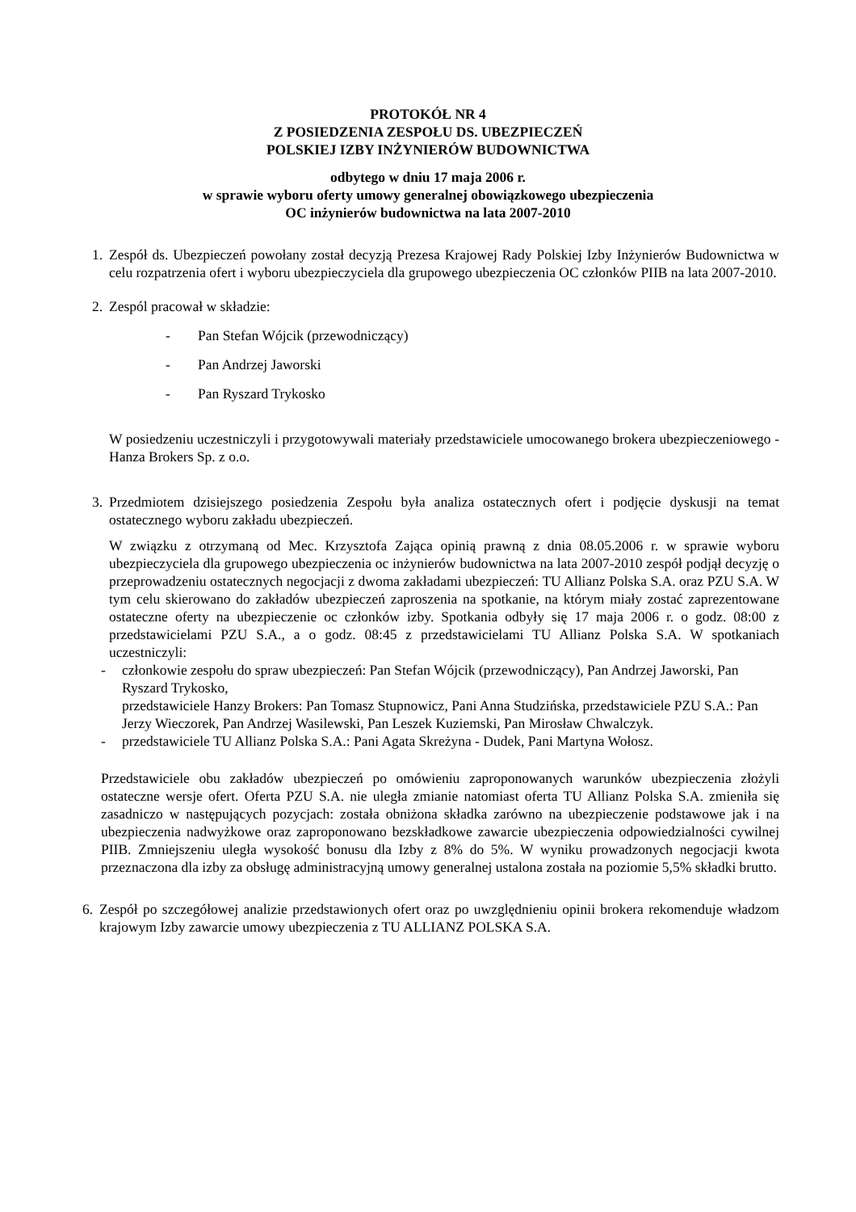PROTOKÓŁ NR 4
Z POSIEDZENIA ZESPOŁU DS. UBEZPIECZEŃ
POLSKIEJ IZBY INŻYNIERÓW BUDOWNICTWA
odbytego w dniu 17 maja 2006 r.
w sprawie wyboru oferty umowy generalnej obowiązkowego ubezpieczenia
OC inżynierów budownictwa na lata 2007-2010
1. Zespół ds. Ubezpieczeń powołany został decyzją Prezesa Krajowej Rady Polskiej Izby Inżynierów Budownictwa w celu rozpatrzenia ofert i wyboru ubezpieczyciela dla grupowego ubezpieczenia OC członków PIIB na lata 2007-2010.
2. Zespól pracował w składzie:
- Pan Stefan Wójcik (przewodniczący)
- Pan Andrzej Jaworski
- Pan Ryszard Trykosko
W posiedzeniu uczestniczyli i przygotowywali materiały przedstawiciele umocowanego brokera ubezpieczeniowego - Hanza Brokers Sp. z o.o.
3. Przedmiotem dzisiejszego posiedzenia Zespołu była analiza ostatecznych ofert i podjęcie dyskusji na temat ostatecznego wyboru zakładu ubezpieczeń.
W związku z otrzymaną od Mec. Krzysztofa Zająca opinią prawną z dnia 08.05.2006 r. w sprawie wyboru ubezpieczyciela dla grupowego ubezpieczenia oc inżynierów budownictwa na lata 2007-2010 zespół podjął decyzję o przeprowadzeniu ostatecznych negocjacji z dwoma zakładami ubezpieczeń: TU Allianz Polska S.A. oraz PZU S.A. W tym celu skierowano do zakładów ubezpieczeń zaproszenia na spotkanie, na którym miały zostać zaprezentowane ostateczne oferty na ubezpieczenie oc członków izby. Spotkania odbyły się 17 maja 2006 r. o godz. 08:00 z przedstawicielami PZU S.A., a o godz. 08:45 z przedstawicielami TU Allianz Polska S.A. W spotkaniach uczestniczyli:
- członkowie zespołu do spraw ubezpieczeń: Pan Stefan Wójcik (przewodniczący), Pan Andrzej Jaworski, Pan Ryszard Trykosko,
przedstawiciele Hanzy Brokers: Pan Tomasz Stupnowicz, Pani Anna Studzińska, przedstawiciele PZU S.A.: Pan Jerzy Wieczorek, Pan Andrzej Wasilewski, Pan Leszek Kuziemski, Pan Mirosław Chwalczyk.
- przedstawiciele TU Allianz Polska S.A.: Pani Agata Skreżyna - Dudek, Pani Martyna Wołosz.
Przedstawiciele obu zakładów ubezpieczeń po omówieniu zaproponowanych warunków ubezpieczenia złożyli ostateczne wersje ofert. Oferta PZU S.A. nie uległa zmianie natomiast oferta TU Allianz Polska S.A. zmieniła się zasadniczo w następujących pozycjach: została obniżona składka zarówno na ubezpieczenie podstawowe jak i na ubezpieczenia nadwyżkowe oraz zaproponowano bezskładkowe zawarcie ubezpieczenia odpowiedzialności cywilnej PIIB. Zmniejszeniu uległa wysokość bonusu dla Izby z 8% do 5%. W wyniku prowadzonych negocjacji kwota przeznaczona dla izby za obsługę administracyjną umowy generalnej ustalona została na poziomie 5,5% składki brutto.
6. Zespół po szczegółowej analizie przedstawionych ofert oraz po uwzględnieniu opinii brokera rekomenduje władzom krajowym Izby zawarcie umowy ubezpieczenia z TU ALLIANZ POLSKA S.A.